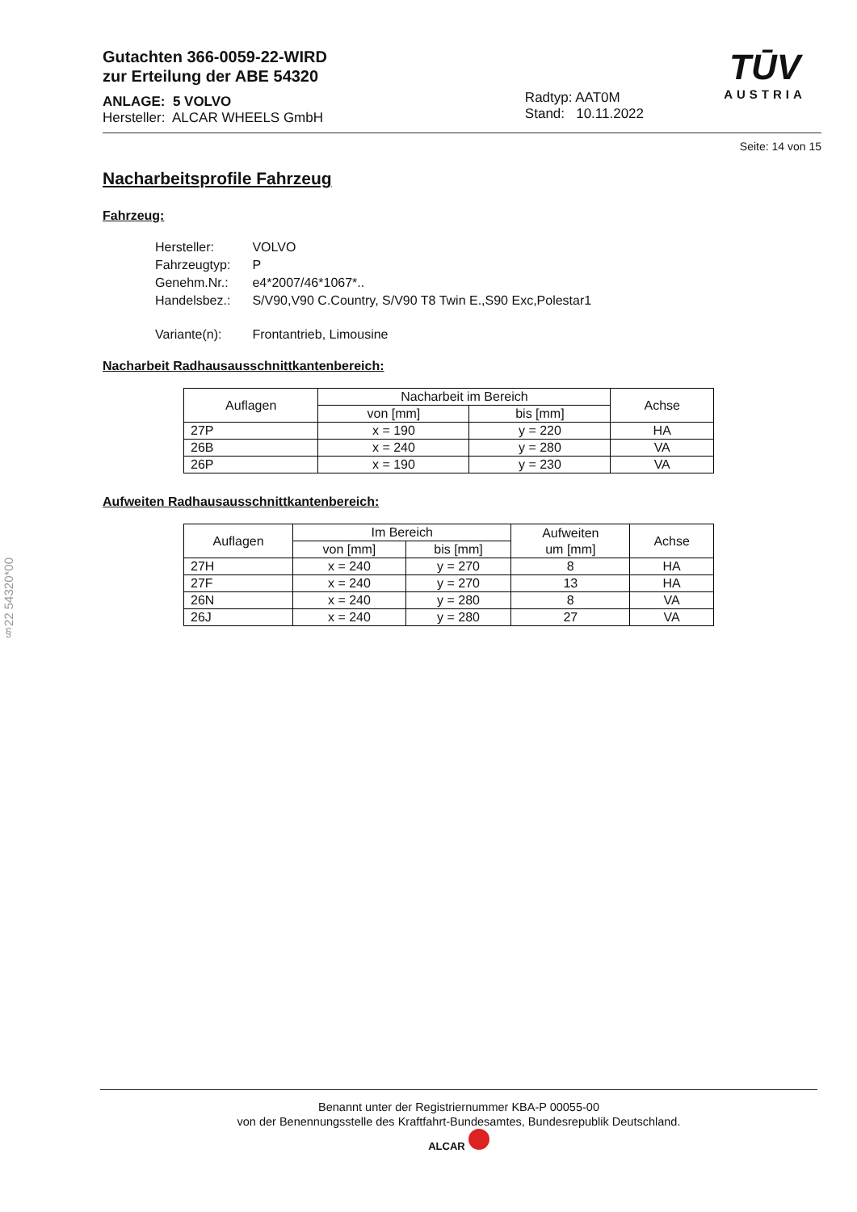Gutachten 366-0059-22-WIRD
zur Erteilung der ABE 54320
ANLAGE: 5 VOLVO
Hersteller: ALCAR WHEELS GmbH
Radtyp: AAT0M
Stand: 10.11.2022
TŪV
AUSTRIA
Seite: 14 von 15
Nacharbeitsprofile Fahrzeug
Fahrzeug:
| Hersteller: | VOLVO |
| Fahrzeugtyp: | P |
| Genehm.Nr.: | e4*2007/46*1067*.. |
| Handelsbez.: | S/V90,V90 C.Country, S/V90 T8 Twin E.,S90 Exc,Polestar1 |
| Variante(n): | Frontantrieb, Limousine |
Nacharbeit Radhausausschnittkantenbereich:
| Auflagen | Nacharbeit im Bereich | | Achse |
| --- | --- | --- | --- |
| | von [mm] | bis [mm] | |
| 27P | x = 190 | y = 220 | HA |
| 26B | x = 240 | y = 280 | VA |
| 26P | x = 190 | y = 230 | VA |
Aufweiten Radhausausschnittkantenbereich:
| Auflagen | Im Bereich | | Aufweiten um [mm] | Achse |
| --- | --- | --- | --- | --- |
| | von [mm] | bis [mm] | | |
| 27H | x = 240 | y = 270 | 8 | HA |
| 27F | x = 240 | y = 270 | 13 | HA |
| 26N | x = 240 | y = 280 | 8 | VA |
| 26J | x = 240 | y = 280 | 27 | VA |
§22 54320*00
Benannt unter der Registriernummer KBA-P 00055-00
von der Benennungsstelle des Kraftfahrt-Bundesamtes, Bundesrepublik Deutschland.
ALCAR